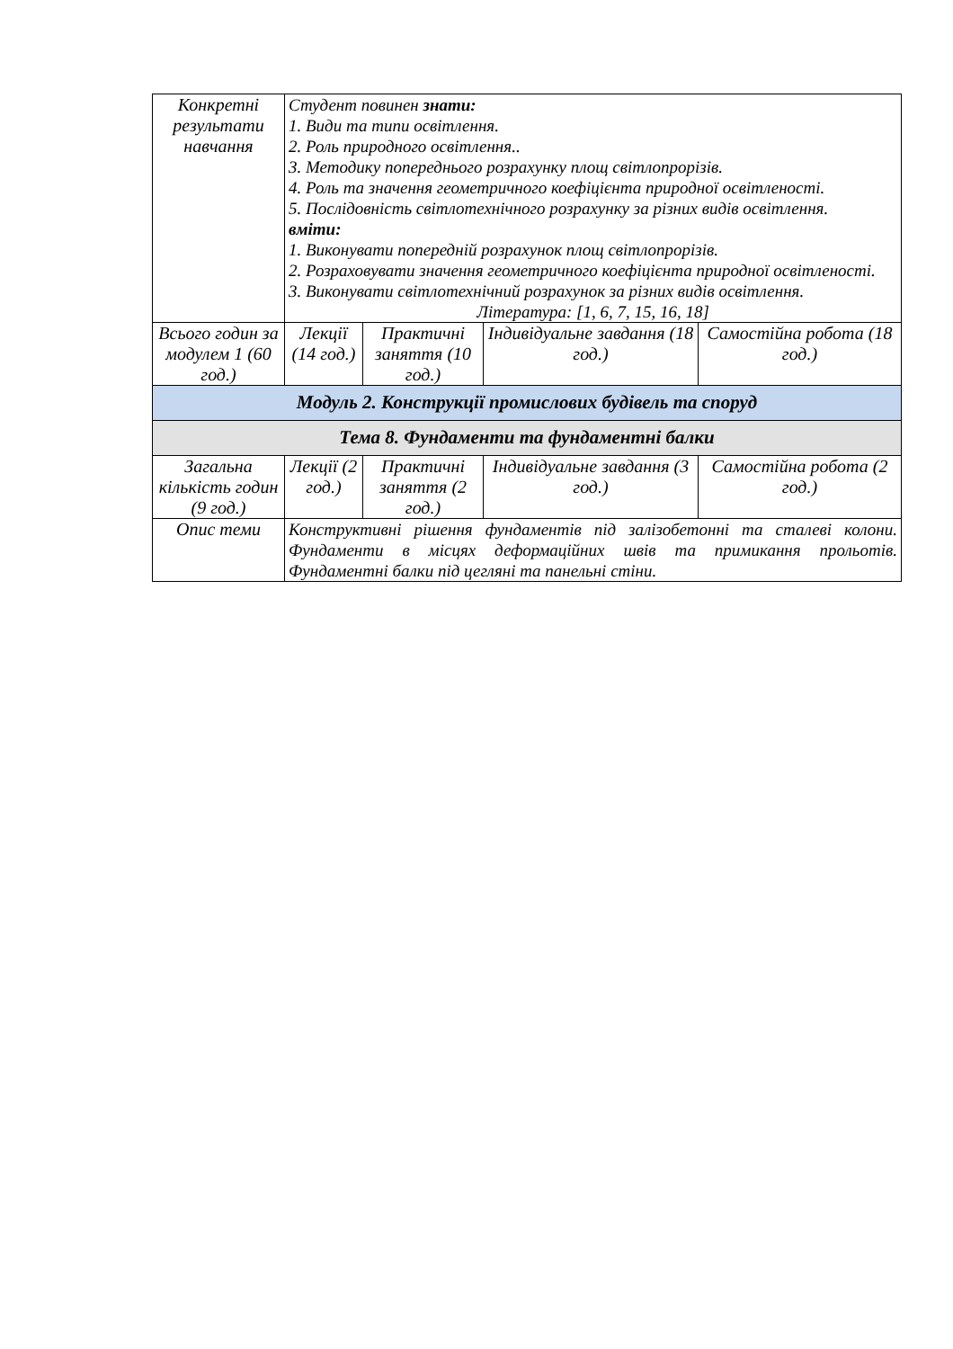| Конкретні результати навчання | Студент повинен знати: 1. Види та типи освітлення. 2. Роль природного освітлення.. 3. Методику попереднього розрахунку площ світлопрорізів. 4. Роль та значення геометричного коефіцієнта природної освітленості. 5. Послідовність світлотехнічного розрахунку за різних видів освітлення. вміти: 1. Виконувати попередній розрахунок площ світлопрорізів. 2. Розраховувати значення геометричного коефіцієнта природної освітленості. 3. Виконувати світлотехнічний розрахунок за різних видів освітлення. Література: [1, 6, 7, 15, 16, 18] | | | |
| Всього годин за модулем 1 (60 год.) | Лекції (14 год.) | Практичні заняття (10 год.) | Індивідуальне завдання (18 год.) | Самостійна робота (18 год.) |
| Модуль 2. Конструкції промислових будівель та споруд | | | | |
| Тема 8. Фундаменти та фундаментні балки | | | | |
| Загальна кількість годин (9 год.) | Лекції (2 год.) | Практичні заняття (2 год.) | Індивідуальне завдання (3 год.) | Самостійна робота (2 год.) |
| Опис теми | Конструктивні рішення фундаментів під залізобетонні та сталеві колони. Фундаменти в місцях деформаційних швів та примикання прольотів. Фундаментні балки під цегляні та панельні стіни. | | | |